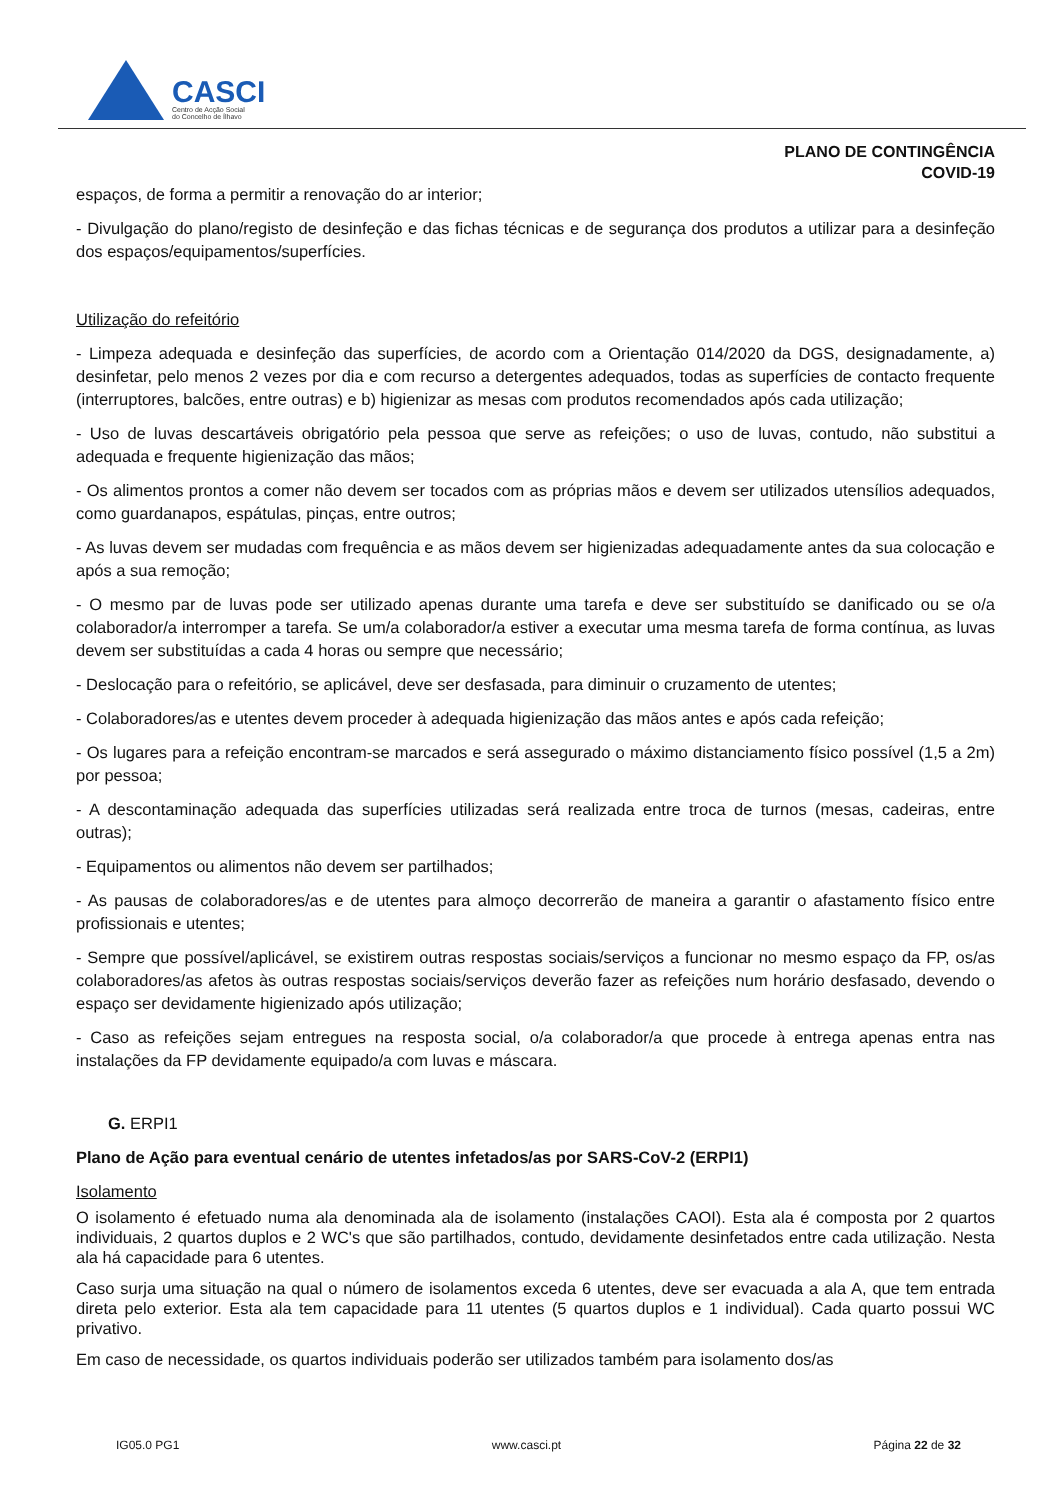CASCI
Centro de Acção Social
do Concelho de Ílhavo
PLANO DE CONTINGÊNCIA
COVID-19
espaços, de forma a permitir a renovação do ar interior;
- Divulgação do plano/registo de desinfeção e das fichas técnicas e de segurança dos produtos a utilizar para a desinfeção dos espaços/equipamentos/superfícies.
Utilização do refeitório
- Limpeza adequada e desinfeção das superfícies, de acordo com a Orientação 014/2020 da DGS, designadamente, a) desinfetar, pelo menos 2 vezes por dia e com recurso a detergentes adequados, todas as superfícies de contacto frequente (interruptores, balcões, entre outras) e b) higienizar as mesas com produtos recomendados após cada utilização;
- Uso de luvas descartáveis obrigatório pela pessoa que serve as refeições; o uso de luvas, contudo, não substitui a adequada e frequente higienização das mãos;
- Os alimentos prontos a comer não devem ser tocados com as próprias mãos e devem ser utilizados utensílios adequados, como guardanapos, espátulas, pinças, entre outros;
- As luvas devem ser mudadas com frequência e as mãos devem ser higienizadas adequadamente antes da sua colocação e após a sua remoção;
- O mesmo par de luvas pode ser utilizado apenas durante uma tarefa e deve ser substituído se danificado ou se o/a colaborador/a interromper a tarefa. Se um/a colaborador/a estiver a executar uma mesma tarefa de forma contínua, as luvas devem ser substituídas a cada 4 horas ou sempre que necessário;
- Deslocação para o refeitório, se aplicável, deve ser desfasada, para diminuir o cruzamento de utentes;
- Colaboradores/as e utentes devem proceder à adequada higienização das mãos antes e após cada refeição;
- Os lugares para a refeição encontram-se marcados e será assegurado o máximo distanciamento físico possível (1,5 a 2m) por pessoa;
- A descontaminação adequada das superfícies utilizadas será realizada entre troca de turnos (mesas, cadeiras, entre outras);
- Equipamentos ou alimentos não devem ser partilhados;
- As pausas de colaboradores/as e de utentes para almoço decorrerão de maneira a garantir o afastamento físico entre profissionais e utentes;
- Sempre que possível/aplicável, se existirem outras respostas sociais/serviços a funcionar no mesmo espaço da FP, os/as colaboradores/as afetos às outras respostas sociais/serviços deverão fazer as refeições num horário desfasado, devendo o espaço ser devidamente higienizado após utilização;
- Caso as refeições sejam entregues na resposta social, o/a colaborador/a que procede à entrega apenas entra nas instalações da FP devidamente equipado/a com luvas e máscara.
G. ERPI1
Plano de Ação para eventual cenário de utentes infetados/as por SARS-CoV-2 (ERPI1)
Isolamento
O isolamento é efetuado numa ala denominada ala de isolamento (instalações CAOI). Esta ala é composta por 2 quartos individuais, 2 quartos duplos e 2 WC's que são partilhados, contudo, devidamente desinfetados entre cada utilização. Nesta ala há capacidade para 6 utentes.
Caso surja uma situação na qual o número de isolamentos exceda 6 utentes, deve ser evacuada a ala A, que tem entrada direta pelo exterior. Esta ala tem capacidade para 11 utentes (5 quartos duplos e 1 individual). Cada quarto possui WC privativo.
Em caso de necessidade, os quartos individuais poderão ser utilizados também para isolamento dos/as
IG05.0 PG1 www.casci.pt Página 22 de 32